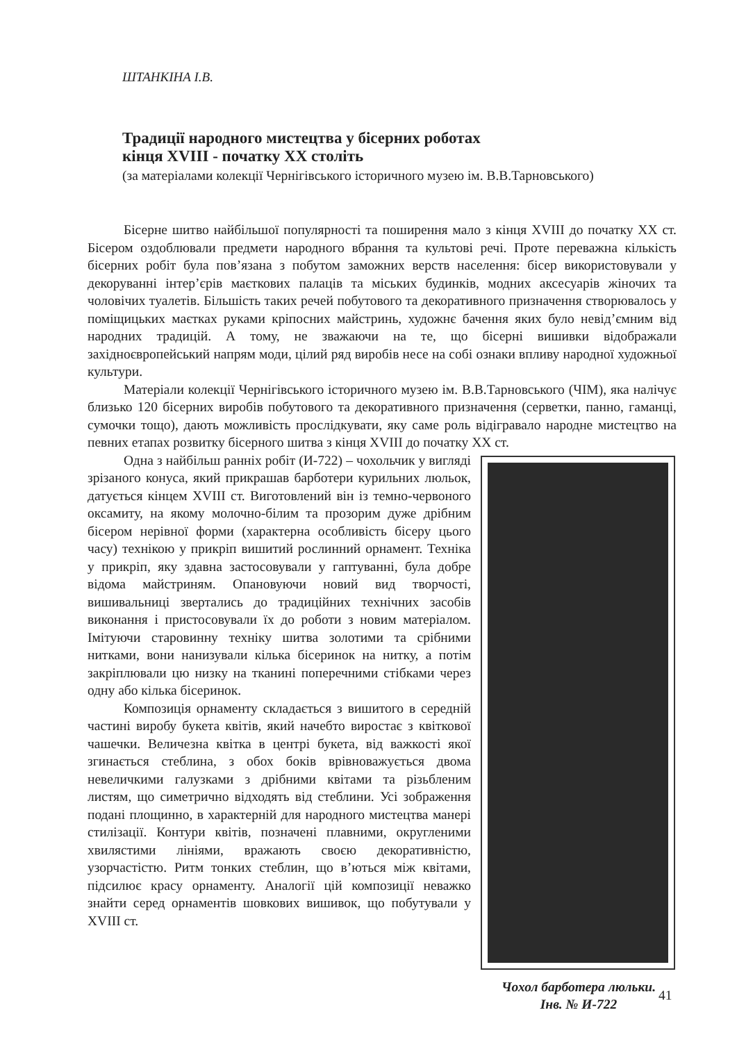ШТАНКІНА І.В.
Традиції народного мистецтва у бісерних роботах
кінця XVIII - початку XX століть
(за матеріалами колекції Чернігівського історичного музею ім. В.В.Тарновського)
Бісерне шитво найбільшої популярності та поширення мало з кінця XVIII до початку XX ст. Бісером оздоблювали предмети народного вбрання та культові речі. Проте переважна кількість бісерних робіт була пов’язана з побутом заможних верств населення: бісер використовували у декоруванні інтер’єрів маєткових палаців та міських будинків, модних аксесуарів жіночих та чоловічих туалетів. Більшість таких речей побутового та декоративного призначення створювалось у поміщицьких маєтках руками кріпосних майстринь, художнє бачення яких було невід’ємним від народних традицій. А тому, не зважаючи на те, що бісерні вишивки відображали західноєвропейський напрям моди, цілий ряд виробів несе на собі ознаки впливу народної художньої культури.
Матеріали колекції Чернігівського історичного музею ім. В.В.Тарновського (ЧІМ), яка налічує близько 120 бісерних виробів побутового та декоративного призначення (серветки, панно, гаманці, сумочки тощо), дають можливість прослідкувати, яку саме роль відігравало народне мистецтво на певних етапах розвитку бісерного шитва з кінця XVIII до початку XX ст.
Одна з найбільш ранніх робіт (И-722) – чохольчик у вигляді зрізаного конуса, який прикрашав барботери курильних люльок, датується кінцем XVIII ст. Виготовлений він із темно-червоного оксамиту, на якому молочно-білим та прозорим дуже дрібним бісером нерівної форми (характерна особливість бісеру цього часу) технікою у прикріп вишитий рослинний орнамент. Техніка у прикріп, яку здавна застосовували у гаптуванні, була добре відома майстриням. Опановуючи новий вид творчості, вишивальниці звертались до традиційних технічних засобів виконання і пристосовували їх до роботи з новим матеріалом. Імітуючи старовинну техніку шитва золотими та срібними нитками, вони нанизували кілька бісеринок на нитку, а потім закріплювали цю низку на тканині поперечними стібками через одну або кілька бісеринок.
Композиція орнаменту складається з вишитого в середній частині виробу букета квітів, який начебто виростає з квіткової чашечки. Величезна квітка в центрі букета, від важкості якої згинається стеблина, з обох боків врівноважується двома невеличкими галузками з дрібними квітами та різьбленим листям, що симетрично відходять від стеблини. Усі зображення подані площинно, в характерній для народного мистецтва манері стилізації. Контури квітів, позначені плавними, округленими хвилястими лініями, вражають своєю декоративністю, узорчастістю. Ритм тонких стеблин, що в’ються між квітами, підсилює красу орнаменту. Аналогії цій композиції неважко знайти серед орнаментів шовкових вишивок, що побутували у XVIII ст.
Чохол барботера люльки.
Інв. № И-722
41